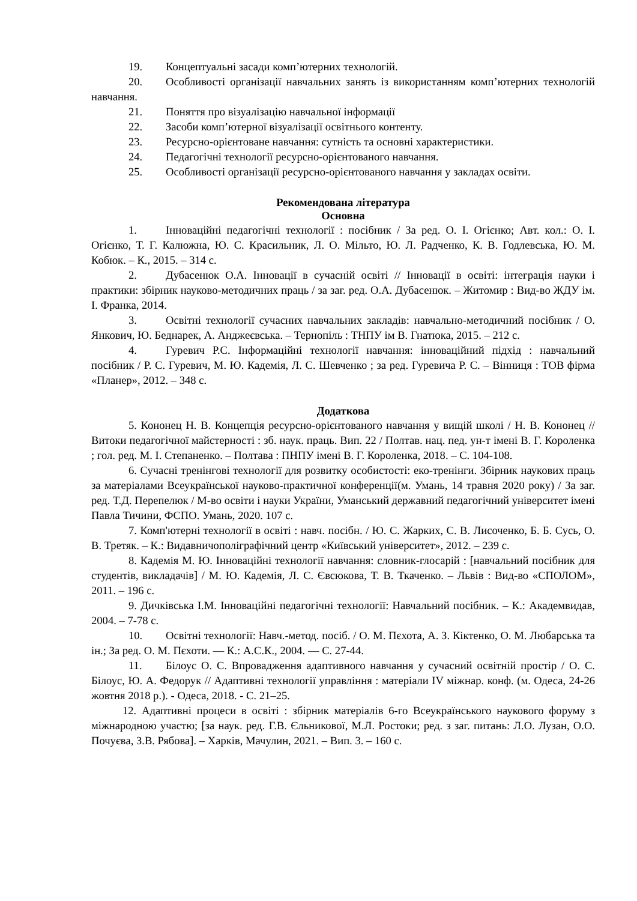19. Концептуальні засади комп’ютерних технологій.
20. Особливості організації навчальних занять із використанням комп’ютерних технологій навчання.
21. Поняття про візуалізацію навчальної інформації
22. Засоби комп’ютерної візуалізації освітнього контенту.
23. Ресурсно-орієнтоване навчання: сутність та основні характеристики.
24. Педагогічні технології ресурсно-орієнтованого навчання.
25. Особливості організації ресурсно-орієнтованого навчання у закладах освіти.
Рекомендована література
Основна
1. Інноваційні педагогічні технології : посібник / За ред. О. І. Огієнко; Авт. кол.: О. І. Огієнко, Т. Г. Калюжна, Ю. С. Красильник, Л. О. Мільто, Ю. Л. Радченко, К. В. Годлевська, Ю. М. Кобюк. – К., 2015. – 314 с.
2. Дубасенюк О.А. Інновації в сучасній освіті // Інновації в освіті: інтеграція науки і практики: збірник науково-методичних праць / за заг. ред. О.А. Дубасенюк. – Житомир : Вид-во ЖДУ ім. І. Франка, 2014.
3. Освітні технології сучасних навчальних закладів: навчально-методичний посібник / О. Янкович, Ю. Беднарек, А. Анджеєвська. – Тернопіль : ТНПУ ім В. Гнатюка, 2015. – 212 с.
4. Гуревич Р.С. Інформаційні технології навчання: інноваційний підхід : навчальний посібник / Р. С. Гуревич, М. Ю. Кадемія, Л. С. Шевченко ; за ред. Гуревича Р. С. – Вінниця : ТОВ фірма «Планер», 2012. – 348 с.
Додаткова
5. Кононец Н. В. Концепція ресурсно-орієнтованого навчання у вищій школі / Н. В. Кононец // Витоки педагогічної майстерності : зб. наук. праць. Вип. 22 / Полтав. нац. пед. ун-т імені В. Г. Короленка ; гол. ред. М. І. Степаненко. – Полтава : ПНПУ імені В. Г. Короленка, 2018. – С. 104-108.
6. Сучасні тренінгові технології для розвитку особистості: еко-тренінги. Збірник наукових праць за матеріалами Всеукраїнської науково-практичної конференції(м. Умань, 14 травня 2020 року) / За заг. ред. Т.Д. Перепелюк / М-во освіти і науки України, Уманський державний педагогічний університет імені Павла Тичини, ФСПО. Умань, 2020. 107 с.
7. Комп'ютерні технології в освіті : навч. посібн. / Ю. С. Жарких, С. В. Лисоченко, Б. Б. Сусь, О. В. Третяк. – К.: Видавничополіграфічний центр «Київський університет», 2012. – 239 с.
8. Кадемія М. Ю. Інноваційні технології навчання: словник-глосарій : [навчальний посібник для студентів, викладачів] / М. Ю. Кадемія, Л. С. Євсюкова, Т. В. Ткаченко. – Львів : Вид-во «СПОЛОМ», 2011. – 196 с.
9. Дичківська І.М. Інноваційні педагогічні технології: Навчальний посібник. – К.: Академвидав, 2004. – 7-78 с.
10. Освітні технології: Навч.-метод. посіб. / О. М. Пєхота, А. З. Кіктенко, О. М. Любарська та ін.; За ред. О. М. Пєхоти. — К.: А.С.К., 2004. — С. 27-44.
11. Білоус О. С. Впровадження адаптивного навчання у сучасний освітній простір / О. С. Білоус, Ю. А. Федорук // Адаптивні технології управління : матеріали IV міжнар. конф. (м. Одеса, 24-26 жовтня 2018 р.). - Одеса, 2018. - С. 21–25.
12. Адаптивні процеси в освіті : збірник матеріалів 6-го Всеукраїнського наукового форуму з міжнародною участю; [за наук. ред. Г.В. Єльникової, М.Л. Ростоки; ред. з заг. питань: Л.О. Лузан, О.О. Почуєва, З.В. Рябова]. – Харків, Мачулин, 2021. – Вип. 3. – 160 с.